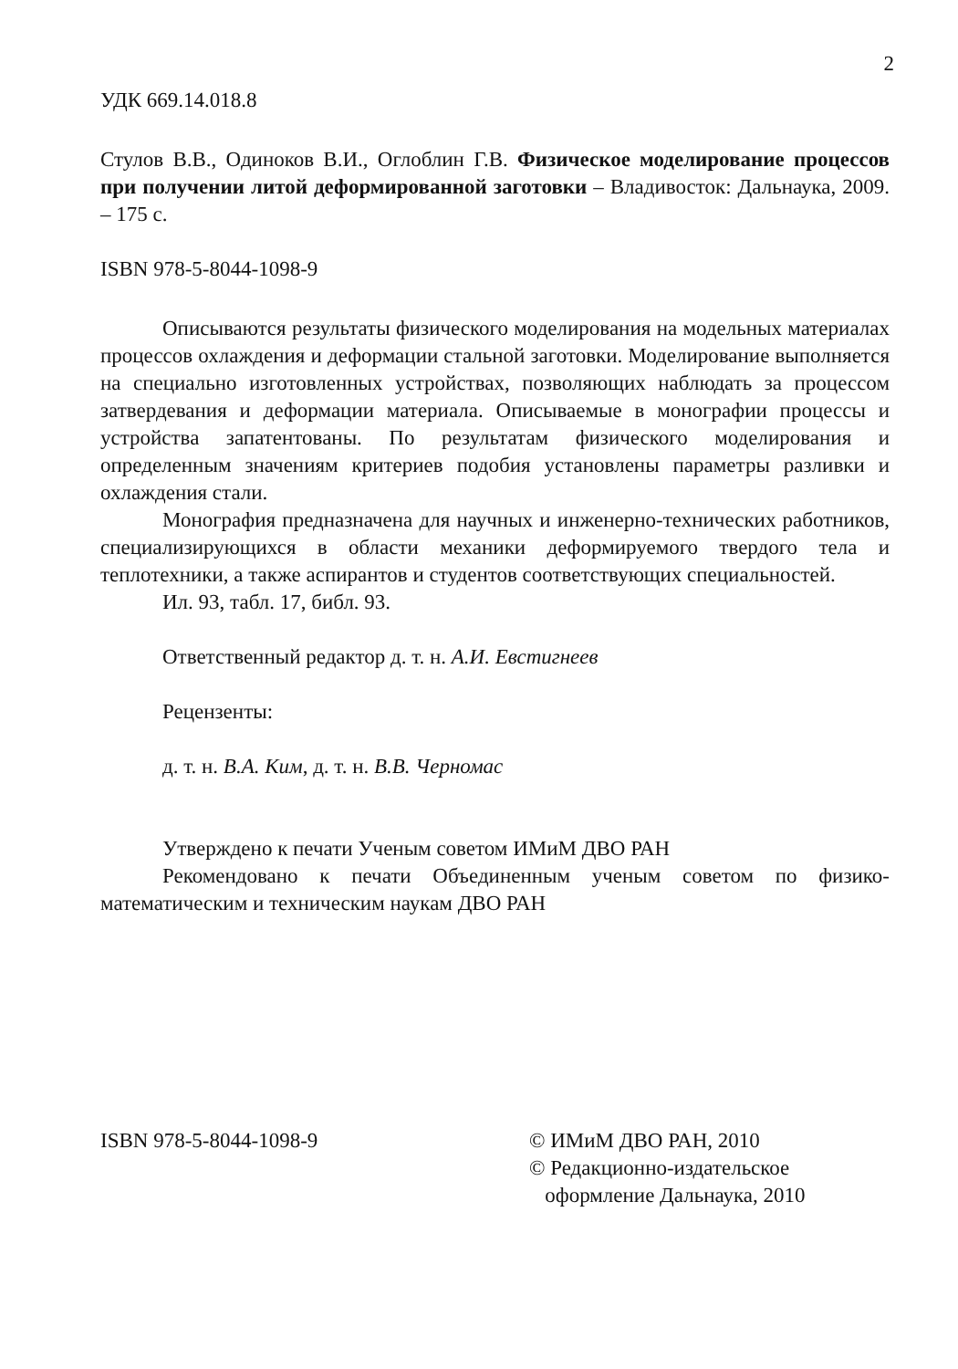2
УДК 669.14.018.8
Стулов В.В., Одиноков В.И., Оглоблин Г.В. Физическое моделирование процессов при получении литой деформированной заготовки – Владивосток: Дальнаука, 2009. – 175 с.
ISBN 978-5-8044-1098-9
Описываются результаты физического моделирования на модельных материалах процессов охлаждения и деформации стальной заготовки. Моделирование выполняется на специально изготовленных устройствах, позволяющих наблюдать за процессом затвердевания и деформации материала. Описываемые в монографии процессы и устройства запатентованы. По результатам физического моделирования и определенным значениям критериев подобия установлены параметры разливки и охлаждения стали.
Монография предназначена для научных и инженерно-технических работников, специализирующихся в области механики деформируемого твердого тела и теплотехники, а также аспирантов и студентов соответствующих специальностей.
Ил. 93, табл. 17, библ. 93.
Ответственный редактор д. т. н. А.И. Евстигнеев
Рецензенты:
д. т. н. В.А. Ким, д. т. н. В.В. Черномас
Утверждено к печати Ученым советом ИМиМ ДВО РАН
Рекомендовано к печати Объединенным ученым советом по физико-математическим и техническим наукам ДВО РАН
ISBN 978-5-8044-1098-9 © ИМиМ ДВО РАН, 2010
© Редакционно-издательское
оформление Дальнаука, 2010